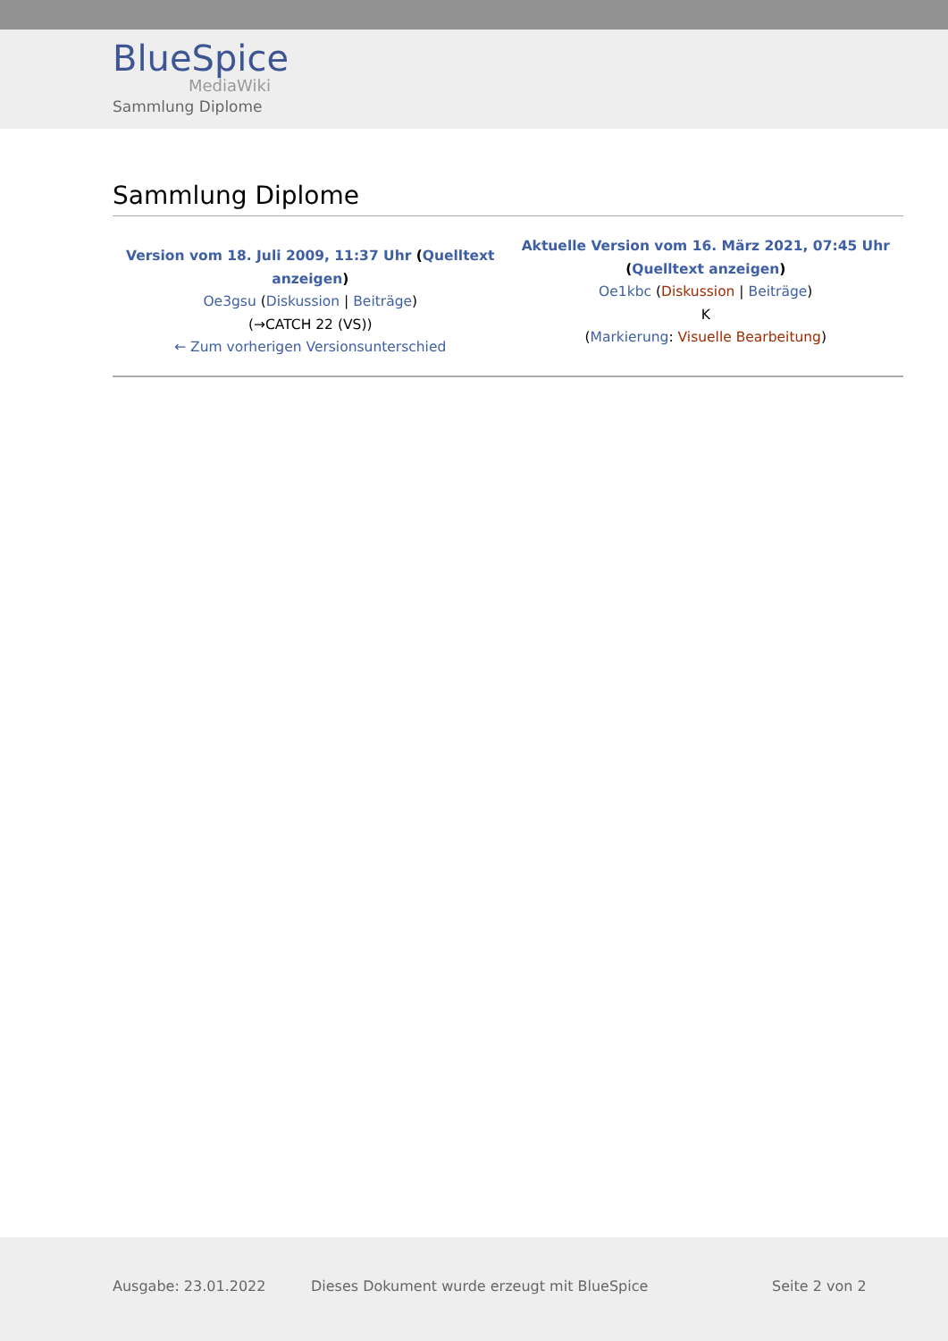BlueSpice
MediaWiki
Sammlung Diplome
Sammlung Diplome
| Version vom 18. Juli 2009, 11:37 Uhr ( Quelltext anzeigen ) Oe3gsu ( Diskussion / Beiträge ) (→CATCH 22 (VS)) ← Zum vorherigen Versionsunterschied | Aktuelle Version vom 16. März 2021, 07:45 Uhr ( Quelltext anzeigen ) Oe1kbc ( Diskussion / Beiträge ) K ( Markierung : Visuelle Bearbeitung ) |
Ausgabe: 23.01.2022 Dieses Dokument wurde erzeugt mit BlueSpice Seite 2 von 2